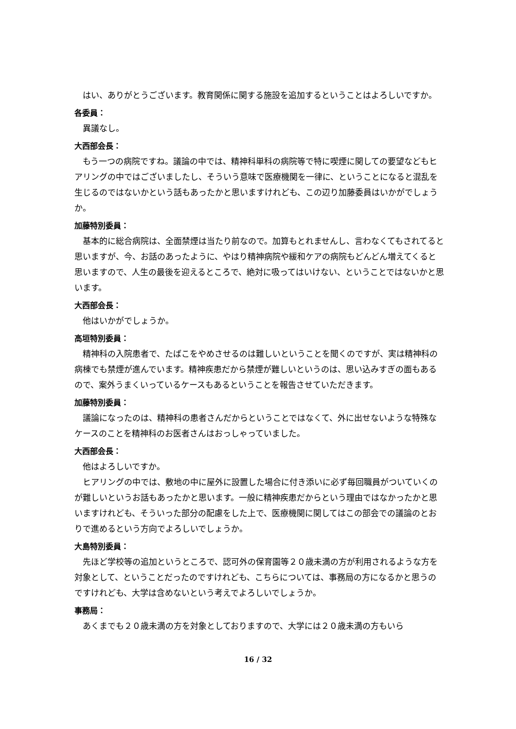はい、ありがとうございます。教育関係に関する施設を追加するということはよろしいですか。
各委員：
異議なし。
大西部会長：
もう一つの病院ですね。議論の中では、精神科単科の病院等で特に喫煙に関しての要望などもヒアリングの中ではございましたし、そういう意味で医療機関を一律に、ということになると混乱を生じるのではないかという話もあったかと思いますけれども、この辺り加藤委員はいかがでしょうか。
加藤特別委員：
基本的に総合病院は、全面禁煙は当たり前なので。加算もとれませんし、言わなくてもされてると思いますが、今、お話のあったように、やはり精神病院や緩和ケアの病院もどんどん増えてくると思いますので、人生の最後を迎えるところで、絶対に吸ってはいけない、ということではないかと思います。
大西部会長：
他はいかがでしょうか。
高垣特別委員：
精神科の入院患者で、たばこをやめさせるのは難しいということを聞くのですが、実は精神科の病棟でも禁煙が進んでいます。精神疾患だから禁煙が難しいというのは、思い込みすぎの面もあるので、案外うまくいっているケースもあるということを報告させていただきます。
加藤特別委員：
議論になったのは、精神科の患者さんだからということではなくて、外に出せないような特殊なケースのことを精神科のお医者さんはおっしゃっていました。
大西部会長：
他はよろしいですか。
ヒアリングの中では、敷地の中に屋外に設置した場合に付き添いに必ず毎回職員がついていくのが難しいというお話もあったかと思います。一般に精神疾患だからという理由ではなかったかと思いますけれども、そういった部分の配慮をした上で、医療機関に関してはこの部会での議論のとおりで進めるという方向でよろしいでしょうか。
大島特別委員：
先ほど学校等の追加というところで、認可外の保育園等２０歳未満の方が利用されるような方を対象として、ということだったのですけれども、こちらについては、事務局の方になるかと思うのですけれども、大学は含めないという考えでよろしいでしょうか。
事務局：
あくまでも２０歳未満の方を対象としておりますので、大学には２０歳未満の方もいら
16 / 32